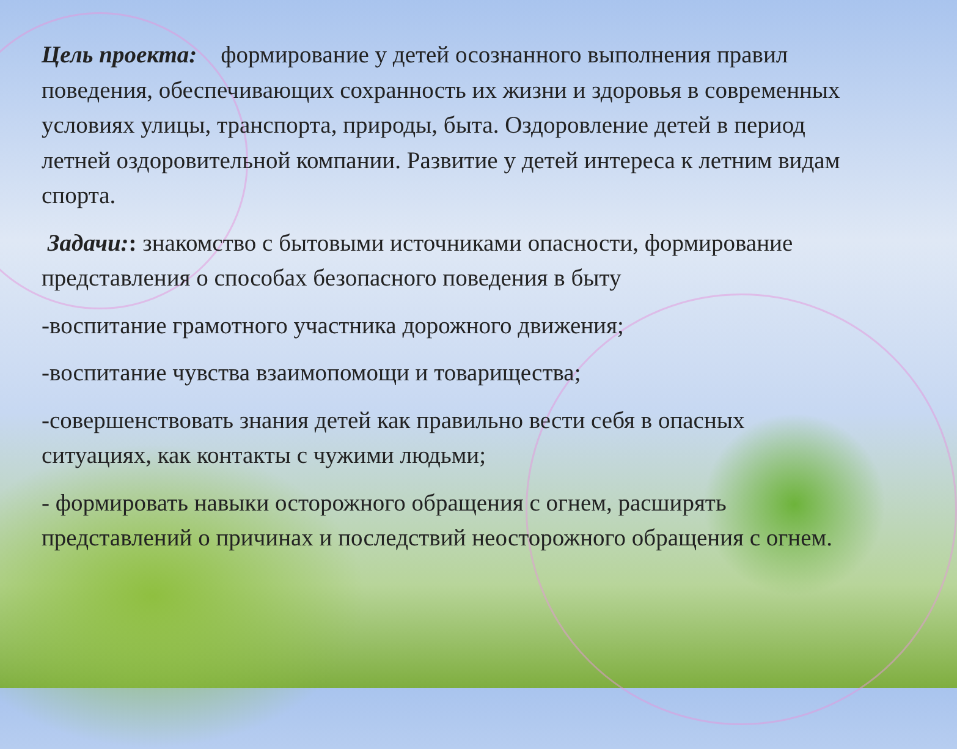Цель проекта: формирование у детей осознанного выполнения правил поведения, обеспечивающих сохранность их жизни и здоровья в современных условиях улицы, транспорта, природы, быта. Оздоровление детей в период летней оздоровительной компании. Развитие у детей интереса к летним видам спорта.
Задачи:: знакомство с бытовыми источниками опасности, формирование представления о способах безопасного поведения в быту
-воспитание грамотного участника дорожного движения;
-воспитание чувства взаимопомощи и товарищества;
-совершенствовать знания детей как правильно вести себя в опасных ситуациях, как контакты с чужими людьми;
- формировать навыки осторожного обращения с огнем, расширять представлений о причинах и последствий неосторожного обращения с огнем.